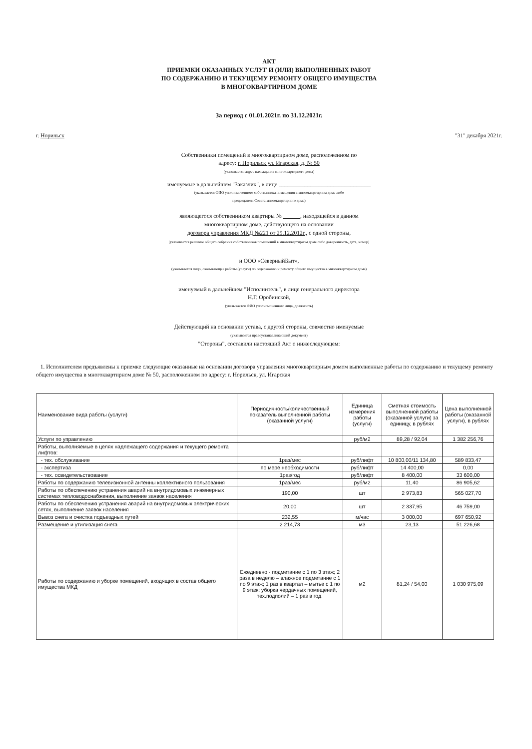АКТ
ПРИЕМКИ ОКАЗАННЫХ УСЛУГ И (ИЛИ) ВЫПОЛНЕННЫХ РАБОТ
ПО СОДЕРЖАНИЮ И ТЕКУЩЕМУ РЕМОНТУ ОБЩЕГО ИМУЩЕСТВА
В МНОГОКВАРТИРНОМ ДОМЕ
За период с 01.01.2021г. по 31.12.2021г.
г. Норильск "31" декабря 2021г.
Собственники помещений в многоквартирном доме, расположенном по
адресу: г. Норильск ул. Игарская, д. № 50
(указывается адрес нахождения многоквартирного дома)
именуемые в дальнейшем "Заказчик", в лице ________________________________
(указывается ФИО уполномоченного собственника помещения в многоквартирном доме либо
председателя Совета многоквартирного дома)
являющегося собственником квартиры № , находящейся в данном
многоквартирном доме, действующего на основании
договора управления МКД №221 от 29.12.2012г., с одной стороны,
(указывается решение общего собрания собственников помещений в многоквартирном доме либо доверенность, дата, номер)
и ООО «СеверныйБыт»,
(указывается лицо, оказывающее работы (услуги) по содержанию и ремонту общего имущества в многоквартирном доме)
именуемый в дальнейшем "Исполнитель", в лице генерального директора
Н.Г. Оробинской,
(указывается ФИО уполномоченного лица, должность)
Действующий на основании устава, с другой стороны, совместно именуемые
(указывается правоустанавливающий документ)
"Стороны", составили настоящий Акт о нижеследующем:
1. Исполнителем предъявлены к приемке следующие оказанные на основании договора управления многоквартирным домом выполненные работы по содержанию и текущему ремонту общего имущества в многоквартирном доме № 50, расположенном по адресу: г. Норильск, ул. Игарская
| Наименование вида работы (услуги) | Периодичность/количественный показатель выполненной работы (оказанной услуги) | Единица измерения работы (услуги) | Сметная стоимость выполненной работы (оказанной услуги) за единицу, в рублях | Цена выполненной работы (оказанной услуги), в рублях |
| --- | --- | --- | --- | --- |
| Услуги по управлению | | руб/м2 | 89,28 / 92,04 | 1 382 256,76 |
| Работы, выполняемые в целях надлежащего содержания и текущего ремонта лифтов: | | | | |
| - тех. обслуживание | 1раз/мес | руб/лифт | 10 800,00/11 134,80 | 589 833,47 |
| - экспертиза | по мере необходимости | руб/лифт | 14 400,00 | 0,00 |
| - тех. освидетельствование | 1раз/год | руб/лифт | 8 400,00 | 33 600,00 |
| Работы по содержанию телевизионной антенны коллективного пользования | 1раз/мес | руб/м2 | 11,40 | 86 905,62 |
| Работы по обеспечению устранения аварий на внутридомовых инженерных системах тепловодоснабжения, выполнение заявок населения | 190,00 | шт | 2 973,83 | 565 027,70 |
| Работы по обеспечению устранения аварий на внутридомовых электрических сетях, выполнение заявок населения | 20,00 | шт | 2 337,95 | 46 759,00 |
| Вывоз снега и очистка подъездных путей | 232,55 | м/час | 3 000,00 | 697 650,92 |
| Размещение и утилизация снега | 2 214,73 | м3 | 23,13 | 51 226,68 |
| Работы по содержанию и уборке помещений, входящих в состав общего имущества МКД | Ежедневно - подметание с 1 по 3 этаж; 2 раза в неделю – влажное подметание с 1 по 9 этаж; 1 раз в квартал – мытье с 1 по 9 этаж; уборка чердачных помещений, тех.подполий – 1 раз в год. | м2 | 81,24 / 54,00 | 1 030 975,09 |